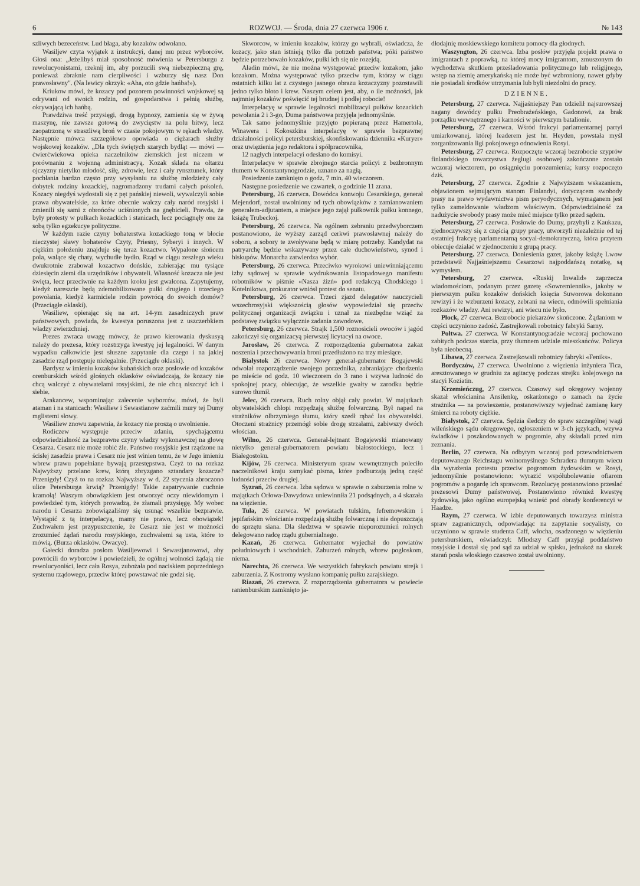6 ROZWOJ. — Środa, dnia 27 czerwca 1906 r. № 143
szliwych bezeceństw. Lud błaga, aby kozaków odwołano.
Wasiljew czyta wyjątek z instrukcyi, danej mu przez wyborców. Głosi ona: „Jeżelibyś miał sposobność mówienia w Petersburgu z rewolucyonistami, rzeknij im, aby porzucili swą niebezpieczną grę, ponieważ zbraknie nam cierpliwości i wzburzy się nasz Don prawosławny". (Na lewicy okrzyk: «Aha, oto gdzie hańba!»).
Kriukow mówi, że kozacy pod pozorem powinności wojskowej są odrywani od swoich rodzin, od gospodarstwa i pełnią służbę, okrywającą ich hańbą.
Prawdziwa treść przysięgi, drogą hypnozy, zamienia się w żywą maszynę, nie zawsze gotową do zwycięstw na polu bitwy, lecz zaopatrzoną w straszliwą broń w czasie pokojowym w rękach władzy. Następnie mówca szczegółowo opowiada o ciężarach służby wojskowej kozaków. „Dla tych świętych szarych bydląt — mówi — ćwierćwiekowa opieka naczelników ziemskich jest niczem w porównaniu z wojenną administracyą. Kozak składa na ołtarzu ojczyzny nietylko młodość, siłę, zdrowie, lecz i cały rynsztunek, który pochłania bardzo często przy wysyłaniu na służbę młodzieży cały dobytek rodziny kozackiej, nagromadzony trudami całych pokoleń. Kozacy niegdyś wydostali się z pęt pańskiej niewoli, wywalczyli sobie prawa obywatelskie, za które obecnie walczy cały naród rosyjski i zmienili się sami z obrońców uciśnionych na gnębicieli. Prawda, że były protesty w pułkach kozackich i stanicach, lecz pociągnęły one za sobą tylko egzekucye polityczne.
W każdym razie czyny bohaterstwa kozackiego toną w błocie nieczystej sławy bohaterów Czyty, Priesny, Syberyi i innych. W ciężkim położeniu znajduje się teraz kozactwo. Wypalone słońcem pola, walące się chaty, wychudłe bydło. Rząd w ciągu zeszłego wieku dwukrotnie zrabował kozactwo dońskie, zabierając mu tysiące dziesięcin ziemi dla urzędników i obywateli. Własność kozacza nie jest święta, lecz przeciwnie na każdym kroku jest gwałcona. Zapytujemy, kiedyż nareszcie będą zdemobilizowane pułki drugiego i trzeciego powołania, kiedyż karmiciele rodzin powrócą do swoich domów? (Przeciągłe oklaski).
Wasiliew, opierając się na art. 14-ym zasadniczych praw państwowych, powiada, że kwestya poruszona jest z uszczerbkiem władzy zwierzchniej.
Prezes zwraca uwagę mówcy, że prawo kierowania dyskusyą należy do prezesa, który rozstrzyga kwestyę jej legalności. W danym wypadku całkowicie jest słuszne zapytanie dla czego i na jakiej zasadzie rząd postępuje nielegalnie. (Przeciągłe oklaski).
Bardysz w imieniu kozaków kubańskich oraz posłowie od kozaków orenburskich wśród głośnych oklasków oświadczają, że kozacy nie chcą walczyć z obywatelami rosyjskimi, że nie chcą niszczyć ich i siebie.
Arakancew, wspominając zalecenie wyborców, mówi, że byli ataman i na stanicach: Wasiliew i Sewastianow zaćmili mury tej Dumy mglistemi słowy.
Wasiliew znowu zapewnia, że kozacy nie proszą o uwolnienie.
Rodiczew występuje przeciw zdaniu, spychającemu odpowiedzialność za bezprawne czyny władzy wykonawczej na głowę Cesarza. Cesarz nie może robić źle. Państwo rosyjskie jest rządzone na ścisłej zasadzie prawa i Cesarz nie jest winien temu, że w Jego imieniu wbrew prawu popełniane bywają przestępstwa. Czyż to na rozkaz Najwyższy przelano krew, którą zbryzgano sztandary kozacze? Przenigdy! Czyż to na rozkaz Najwyższy w d. 22 stycznia zbroczono ulice Petersburga krwią? Przenigdy! Takie zapatrywanie cuchnie kramołą! Waszym obowiązkiem jest otworzyć oczy niewidomym i powiedzieć tym, których prowadzą, że złamali przysięgę. My wobec narodu i Cesarza zobowiązaliśmy się usunąć wszelkie bezprawie. Wystąpić z tą interpelacyą, mamy nie prawo, lecz obowiązek! Zuchwałem jest przypuszczenie, że Cesarz nie jest w możności zrozumieć żądań narodu rosyjskiego, zuchwałemi są usta, które to mówią. (Burza oklasków. Owacye).
Gałecki doradza posłom Wasiljewowi i Sewastjanowowi, aby powrócili do wyborców i powiedzieli, że ogólnej wolności żądają nie rewolucyoniści, lecz cała Rosya, zubożała pod naciskiem poprzedniego systemu rządowego, przeciw której powstawać nie godzi się.
Skworcow, w imieniu kozaków, którzy go wybrali, oświadcza, że kozacy, jako stan istnieją tylko dla potrzeb państwa; póki państwo będzie potrzebowało kozaków, pułki ich się nie rozejdą.
Aładin mówi, że nie można występować przeciw kozakom, jako kozakom. Można występować tylko przeciw tym, którzy w ciągu ostatnich kilku lat z czystego jasnego obrazu kozaczyzny pozostawili jedno tylko błoto i krew. Naszym celem jest, aby, o ile możności, jak najmniej kozaków poświęcić tej brudnej i podłej robocie!
Interpelacyę w sprawie legalności mobilizacyi pułków kozackich powołania 2 i 3-go, Duma państwowa przyjęła jednomyślnie.
Tak samo jednomyślnie przyjęto popieraną przez Hamertola, Winawera i Kokoszkina interpelacyę w sprawie bezprawnej działalności policyi petersburskiej, skonfiskowania dziennika «Kuryer» oraz uwięzienia jego redaktora i spółpracownika,
12 nagłych interpelacyi odesłano do komisyi.
Interpelacye w sprawie zbrojnego starcia policyi z bezbronnym tłumem w Konstantynogrodzie, uznano za nagłą.
Posiedzenie zamknięto o godz. 7 min. 40 wieczorem.
Następne posiedzenie we czwartek, o godzinie 11 zrana.
Petersburg, 26 czerwca. Dowódca konwoju Cesarskiego, generał Mejendorf, został uwolniony od tych obowiązków z zamianowaniem generałem-adjutantem, a miejsce jego zajął pułkownik pułku konnego, książę Trubeckoj.
Petersburg, 26 czerwca. Na ogólnem zebraniu przedwyborczem postanowiono, że wyższy zarząd cerkwi prawosławnej należy do soboru, a sobory te zwoływane będą w miarę potrzeby. Kandydat na patryarchę będzie wskazywany przez całe duchowieństwo, synod i biskupów. Monarcha zatwierdza wybór.
Petersburg, 26 czerwca. Przeciwko wyrokowi uniewinniającemu izby sądowej w sprawie wydrukowania listopadowego manifestu robotników w piśmie «Nasza żizń» pod redakcyą Chodskiego i Kotelnikowa, prokurator wniósł protest do senatu.
Petersburg, 26 czerwca. Trzeci zjazd delegatów nauczycieli wszechrosyjski większością głosów wypowiedział się przeciw politycznej organizacji związku i uznał za niezbędne wziąć za podstawę związku wyłącznie zadania zawodowe.
Petersburg, 26 czerwca. Strajk 1,500 roznosicieli owoców i jagód zakończył się organizacyą pierwszej licytacyi na owoce.
Jarosław, 26 czerwca. Z rozporządzenia gubernatora zakaz noszenia i przechowywania broni przedłużono na trzy miesiące.
Białystok 26 czerwca. Nowy generał-gubernator Bogajewski odwołał rozporządzenie swojego porzednika, zabraniające chodzenia po mieście od godz. 10 wieczorem do 3 rano i wzywa ludność do spokojnej pracy, obiecując, że wszelkie gwałty w zarodku będzie surowo tłumił.
Jelec, 26 czerwca. Ruch rolny objął cały powiat. W majątkach obywatelskich chłopi rozpędzają służbę folwarczną. Był napad na strażników olbrzymiego tłumu, który szedł rąbać las obywatelski. Otoczeni strażnicy przemógł sobie drogę strzałami, zabiwszy dwóch włościan.
Wilno, 26 czerwca. Generał-lejtnant Bogajewski mianowany nietylko generał-gubernatorem powiatu białostockiego, lecz i Białegostoku.
Kijów, 26 czerwca. Ministeryum spraw wewnętrznych poleciło naczelnikowi kraju zamykać pisma, które podburzają jedną część ludności przeciw drugiej.
Syzrań, 26 czerwca. Izba sądowa w sprawie o zaburzenia rolne w majątkach Orłowa-Dawydowa uniewinniła 21 podsądnych, a 4 skazała na więzienie.
Tuła, 26 czerwca. W powiatach tulskim, fefremowskim i jepifańskim włościanie rozpędzają służbę folwarczną i nie dopuszczają do sprzętu siana. Dla śledztwa w sprawie nieporozumień rolnych delegowano radcę rządu gubernialnego.
Kazań, 26 czerwca. Gubernator wyjechał do powiatów południowych i wschodnich. Zaburzeń rolnych, wbrew pogłoskom, niema.
Narechta, 26 czerwca. We wszystkich fabrykach powiatu strejk i zaburzenia. Z Kostromy wysłano kompanię pułku zarajskiego.
Riazań, 26 czerwca. Z rozporządzenia gubernatora w powiecie ranienburskim zamknięto ja-
dłodajnię moskiewskiego komitetu pomocy dla głodnych.
Waszyngton, 26 czerwca. Izba posłów przyjęła projekt prawa o imigrantach z poprawką, na której mocy imigrantom, zmuszonym do wychodztwa skutkiem prześladowania politycznego lub religijnego, wstęp na ziemię amerykańską nie może być wzbroniony, nawet gdyby nie posiadali środków utrzymania lub byli niezdolni do pracy.
DZIENNE.
Petersburg, 27 czerwca. Najjaśniejszy Pan udzielił najsurowszej nagany dowódcy pułku Preobrażeńskiego, Gadonowi, za brak porządku wewnętrznego i karności w pierwszym batalionie.
Petersburg, 27 czerwca. Wśród frakcyi parlamentarnej partyi umiarkowanej, której leaderem jest hr. Heyden, powstała myśl zorganizowania ligi pokojowego odnowienia Rosyi.
Petersburg, 27 czerwca. Rozpoczęte wczoraj bezrobocie szyprów finlandzkiego towarzystwa żeglugi osobowej zakończone zostało wczoraj wieczorem, po osiągnięciu porozumienia; kursy rozpoczęto dziś.
Petersburg, 27 czerwca. Zgodnie z Najwyższem wskazaniem, objawionem sejmującym stanom Finlandyi, dotyczącem swobody prasy na prawo wydawnictwa pism peryodycznych, wymaganem jest tylko zameldowanie władzom właściwym. Odpowiedzialność za nadużycie swobody prasy może mieć miejsce tylko przed sądem.
Petersburg, 27 czerwca. Posłowie do Dumy, przybyli z Kaukazu, zjednoczywszy się z częścią grupy pracy, utworzyli niezależnie od tej ostatniej frakcyę parlamentarną socyal-demokratyczną, która przytem obiecuje działać w zjednoczeniu z grupą pracy.
Petersburg. 27 czerwca. Doniesienia gazet, jakoby książę Lwow przedstawił Najjaśniejszemu Cesarzowi najpoddańszą notatkę, są wymysłem.
Petersburg, 27 czerwca. «Ruskij Inwalid» zaprzecza wiadomościom, podanym przez gazetę «Sowremiennik», jakoby w pierwszym pułku kozaków dońskich księcia Suworowa dokonano rewizyi i że wzburzeni kozacy, zebrani na wiecu, odmówili spełniania rozkazów władzy. Ani rewizyi, ani wiecu nie było.
Płock, 27 czerwca. Bezrobocie piekarzów skończone. Żądaniom w części uczyniono zadość. Zastrejkowali robotnicy fabryki Sarny.
Połtwa. 27 czerwca. W Konstantynogradzie wczoraj pochowano zabitych podczas starcia, przy tłumnem udziale mieszkańców. Policya była nieobecną.
Libawa, 27 czerwca. Zastrejkowali robotnicy fabryki «Feniks».
Bordyczów, 27 czerwca. Uwolniono z więzienia inżyniera Tica, aresztowanego w grudniu za agitacyę podczas strejku kolejowego na stacyi Koziatin.
Krzemieńczug, 27 czerwca. Czasowy sąd okręgowy wojenny skazał włościanina Ansilenkę, oskarżonego o zamach na życie strażnika — na powieszenie, postanowiwszy wyjednać zamianę kary śmierci na roboty ciężkie.
Białystok, 27 czerwca. Sędzia śledczy do spraw szczególnej wagi wileńskiego sądu okręgowego, ogłoszeniem w 3-ch językach, wzywa świadków i poszkodowanych w pogromie, aby składali przed nim zeznania.
Berlin, 27 czerwca. Na odbytym wczoraj pod przewodnictwem deputowanego Reichstagu wolnomyślnego Schradera tłumnym wiecu dla wyrażenia protestu przeciw pogromom żydowskim w Rosyi, jednomyślnie postanowiono: wyrazić współubolewanie ofiarom pogromów a pogardę ich sprawcom. Rezolucyę postanowiono przesłać prezesowi Dumy państwowej. Postanowiono również kwestyę żydowską, jako ogólno europejską wnieść pod obrady konferencyi w Haadze.
Rzym, 27 czerwca. W izbie deputowanych towarzysz ministra spraw zagranicznych, odpowiadając na zapytanie socyalisty, co uczyniono w sprawie studenta Caff, włocha, osadzonego w więzieniu petersburskiem, oświadczył: Młodszy Caff przyjął poddaństwo rosyjskie i dostał się pod sąd za udział w spisku, jednakoż na skutek starań posła włoskiego czasowo został uwolniony.